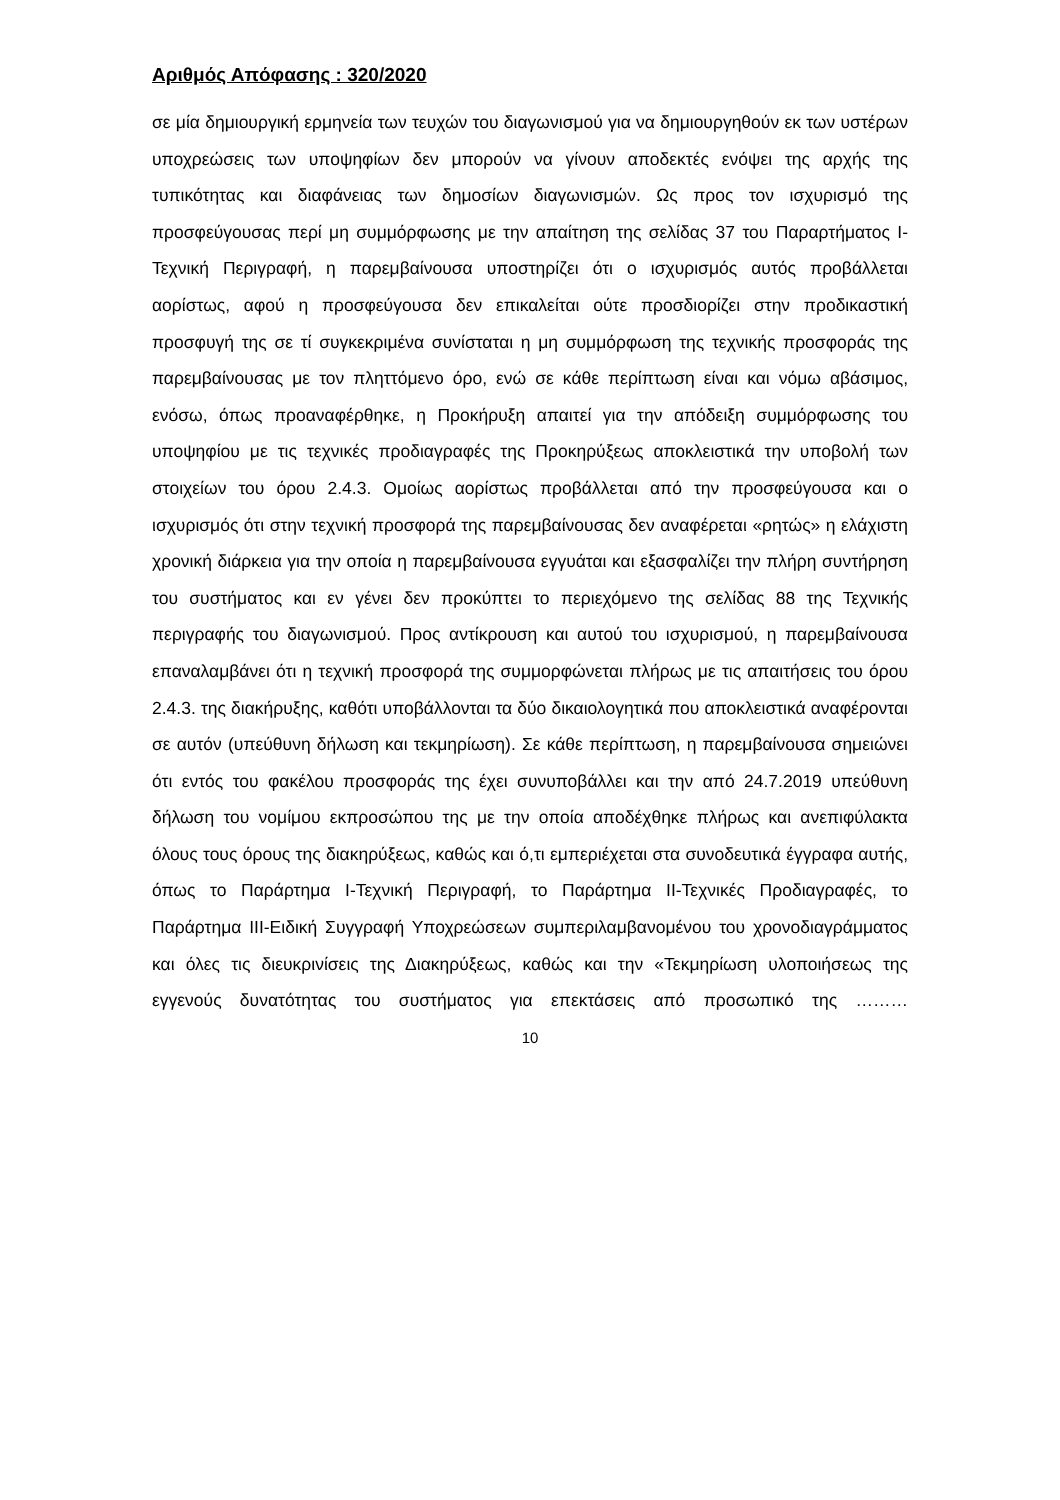Αριθμός Απόφασης : 320/2020
σε μία δημιουργική ερμηνεία των τευχών του διαγωνισμού για να δημιουργηθούν εκ των υστέρων υποχρεώσεις των υποψηφίων δεν μπορούν να γίνουν αποδεκτές ενόψει της αρχής της τυπικότητας και διαφάνειας των δημοσίων διαγωνισμών. Ως προς τον ισχυρισμό της προσφεύγουσας περί μη συμμόρφωσης με την απαίτηση της σελίδας 37 του Παραρτήματος Ι-Τεχνική Περιγραφή, η παρεμβαίνουσα υποστηρίζει ότι ο ισχυρισμός αυτός προβάλλεται αορίστως, αφού η προσφεύγουσα δεν επικαλείται ούτε προσδιορίζει στην προδικαστική προσφυγή της σε τί συγκεκριμένα συνίσταται η μη συμμόρφωση της τεχνικής προσφοράς της παρεμβαίνουσας με τον πληττόμενο όρο, ενώ σε κάθε περίπτωση είναι και νόμω αβάσιμος, ενόσω, όπως προαναφέρθηκε, η Προκήρυξη απαιτεί για την απόδειξη συμμόρφωσης του υποψηφίου με τις τεχνικές προδιαγραφές της Προκηρύξεως αποκλειστικά την υποβολή των στοιχείων του όρου 2.4.3. Ομοίως αορίστως προβάλλεται από την προσφεύγουσα και ο ισχυρισμός ότι στην τεχνική προσφορά της παρεμβαίνουσας δεν αναφέρεται «ρητώς» η ελάχιστη χρονική διάρκεια για την οποία η παρεμβαίνουσα εγγυάται και εξασφαλίζει την πλήρη συντήρηση του συστήματος και εν γένει δεν προκύπτει το περιεχόμενο της σελίδας 88 της Τεχνικής περιγραφής του διαγωνισμού. Προς αντίκρουση και αυτού του ισχυρισμού, η παρεμβαίνουσα επαναλαμβάνει ότι η τεχνική προσφορά της συμμορφώνεται πλήρως με τις απαιτήσεις του όρου 2.4.3. της διακήρυξης, καθότι υποβάλλονται τα δύο δικαιολογητικά που αποκλειστικά αναφέρονται σε αυτόν (υπεύθυνη δήλωση και τεκμηρίωση). Σε κάθε περίπτωση, η παρεμβαίνουσα σημειώνει ότι εντός του φακέλου προσφοράς της έχει συνυποβάλλει και την από 24.7.2019 υπεύθυνη δήλωση του νομίμου εκπροσώπου της με την οποία αποδέχθηκε πλήρως και ανεπιφύλακτα όλους τους όρους της διακηρύξεως, καθώς και ό,τι εμπεριέχεται στα συνοδευτικά έγγραφα αυτής, όπως το Παράρτημα Ι-Τεχνική Περιγραφή, το Παράρτημα ΙΙ-Τεχνικές Προδιαγραφές, το Παράρτημα ΙΙΙ-Ειδική Συγγραφή Υποχρεώσεων συμπεριλαμβανομένου του χρονοδιαγράμματος και όλες τις διευκρινίσεις της Διακηρύξεως, καθώς και την «Τεκμηρίωση υλοποιήσεως της εγγενούς δυνατότητας του συστήματος για επεκτάσεις από προσωπικό της ………
10